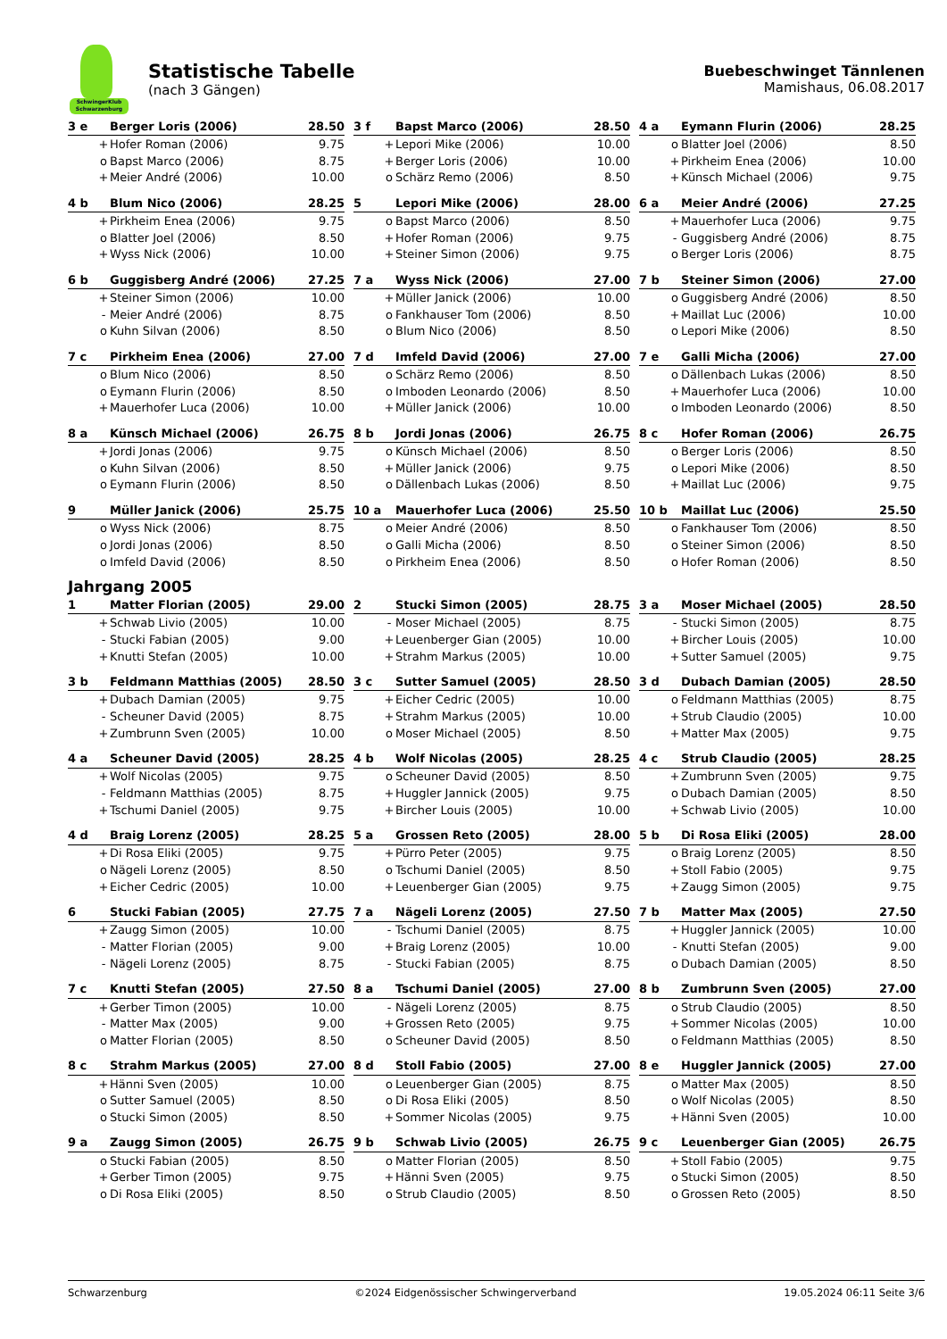SchwingerKlub Schwarzenburg
Statistische Tabelle
(nach 3 Gängen)
Buebeschwinget Tännlenen
Mamishaus, 06.08.2017
| 3 e | | Berger Loris (2006) | 28.50 |
| --- | --- | --- | --- |
| | + | Hofer Roman (2006) | 9.75 |
| | o | Bapst Marco (2006) | 8.75 |
| | + | Meier André (2006) | 10.00 |
| 3 f | | Bapst Marco (2006) | 28.50 |
| --- | --- | --- | --- |
| | + | Lepori Mike (2006) | 10.00 |
| | + | Berger Loris (2006) | 10.00 |
| | o | Schärz Remo (2006) | 8.50 |
| 4 a | | Eymann Flurin (2006) | 28.25 |
| --- | --- | --- | --- |
| | o | Blatter Joel (2006) | 8.50 |
| | + | Pirkheim Enea (2006) | 10.00 |
| | + | Künsch Michael (2006) | 9.75 |
| 4 b | | Blum Nico (2006) | 28.25 |
| --- | --- | --- | --- |
| | + | Pirkheim Enea (2006) | 9.75 |
| | o | Blatter Joel (2006) | 8.50 |
| | + | Wyss Nick (2006) | 10.00 |
| 5 | | Lepori Mike (2006) | 28.00 |
| --- | --- | --- | --- |
| | o | Bapst Marco (2006) | 8.50 |
| | + | Hofer Roman (2006) | 9.75 |
| | + | Steiner Simon (2006) | 9.75 |
| 6 a | | Meier André (2006) | 27.25 |
| --- | --- | --- | --- |
| | + | Mauerhofer Luca (2006) | 9.75 |
| | - | Guggisberg André (2006) | 8.75 |
| | o | Berger Loris (2006) | 8.75 |
| 6 b | | Guggisberg André (2006) | 27.25 |
| --- | --- | --- | --- |
| | + | Steiner Simon (2006) | 10.00 |
| | - | Meier André (2006) | 8.75 |
| | o | Kuhn Silvan (2006) | 8.50 |
| 7 a | | Wyss Nick (2006) | 27.00 |
| --- | --- | --- | --- |
| | + | Müller Janick (2006) | 10.00 |
| | o | Fankhauser Tom (2006) | 8.50 |
| | o | Blum Nico (2006) | 8.50 |
| 7 b | | Steiner Simon (2006) | 27.00 |
| --- | --- | --- | --- |
| | o | Guggisberg André (2006) | 8.50 |
| | + | Maillat Luc (2006) | 10.00 |
| | o | Lepori Mike (2006) | 8.50 |
| 7 c | | Pirkheim Enea (2006) | 27.00 |
| --- | --- | --- | --- |
| | o | Blum Nico (2006) | 8.50 |
| | o | Eymann Flurin (2006) | 8.50 |
| | + | Mauerhofer Luca (2006) | 10.00 |
| 7 d | | Imfeld David (2006) | 27.00 |
| --- | --- | --- | --- |
| | o | Schärz Remo (2006) | 8.50 |
| | o | Imboden Leonardo (2006) | 8.50 |
| | + | Müller Janick (2006) | 10.00 |
| 7 e | | Galli Micha (2006) | 27.00 |
| --- | --- | --- | --- |
| | o | Dällenbach Lukas (2006) | 8.50 |
| | + | Mauerhofer Luca (2006) | 10.00 |
| | o | Imboden Leonardo (2006) | 8.50 |
| 8 a | | Künsch Michael (2006) | 26.75 |
| --- | --- | --- | --- |
| | + | Jordi Jonas (2006) | 9.75 |
| | o | Kuhn Silvan (2006) | 8.50 |
| | o | Eymann Flurin (2006) | 8.50 |
| 8 b | | Jordi Jonas (2006) | 26.75 |
| --- | --- | --- | --- |
| | o | Künsch Michael (2006) | 8.50 |
| | + | Müller Janick (2006) | 9.75 |
| | o | Dällenbach Lukas (2006) | 8.50 |
| 8 c | | Hofer Roman (2006) | 26.75 |
| --- | --- | --- | --- |
| | o | Berger Loris (2006) | 8.50 |
| | o | Lepori Mike (2006) | 8.50 |
| | + | Maillat Luc (2006) | 9.75 |
| 9 | | Müller Janick (2006) | 25.75 |
| --- | --- | --- | --- |
| | o | Wyss Nick (2006) | 8.75 |
| | o | Jordi Jonas (2006) | 8.50 |
| | o | Imfeld David (2006) | 8.50 |
| 10 a | | Mauerhofer Luca (2006) | 25.50 |
| --- | --- | --- | --- |
| | o | Meier André (2006) | 8.50 |
| | o | Galli Micha (2006) | 8.50 |
| | o | Pirkheim Enea (2006) | 8.50 |
| 10 b | | Maillat Luc (2006) | 25.50 |
| --- | --- | --- | --- |
| | o | Fankhauser Tom (2006) | 8.50 |
| | o | Steiner Simon (2006) | 8.50 |
| | o | Hofer Roman (2006) | 8.50 |
Jahrgang 2005
| 1 | | Matter Florian (2005) | 29.00 |
| --- | --- | --- | --- |
| | + | Schwab Livio (2005) | 10.00 |
| | - | Stucki Fabian (2005) | 9.00 |
| | + | Knutti Stefan (2005) | 10.00 |
| 2 | | Stucki Simon (2005) | 28.75 |
| --- | --- | --- | --- |
| | - | Moser Michael (2005) | 8.75 |
| | + | Leuenberger Gian (2005) | 10.00 |
| | + | Strahm Markus (2005) | 10.00 |
| 3 a | | Moser Michael (2005) | 28.50 |
| --- | --- | --- | --- |
| | - | Stucki Simon (2005) | 8.75 |
| | + | Bircher Louis (2005) | 10.00 |
| | + | Sutter Samuel (2005) | 9.75 |
| 3 b | | Feldmann Matthias (2005) | 28.50 |
| --- | --- | --- | --- |
| | + | Dubach Damian (2005) | 9.75 |
| | - | Scheuner David (2005) | 8.75 |
| | + | Zumbrunn Sven (2005) | 10.00 |
| 3 c | | Sutter Samuel (2005) | 28.50 |
| --- | --- | --- | --- |
| | + | Eicher Cedric (2005) | 10.00 |
| | + | Strahm Markus (2005) | 10.00 |
| | o | Moser Michael (2005) | 8.50 |
| 3 d | | Dubach Damian (2005) | 28.50 |
| --- | --- | --- | --- |
| | o | Feldmann Matthias (2005) | 8.75 |
| | + | Strub Claudio (2005) | 10.00 |
| | + | Matter Max (2005) | 9.75 |
| 4 a | | Scheuner David (2005) | 28.25 |
| --- | --- | --- | --- |
| | + | Wolf Nicolas (2005) | 9.75 |
| | - | Feldmann Matthias (2005) | 8.75 |
| | + | Tschumi Daniel (2005) | 9.75 |
| 4 b | | Wolf Nicolas (2005) | 28.25 |
| --- | --- | --- | --- |
| | o | Scheuner David (2005) | 8.50 |
| | + | Huggler Jannick (2005) | 9.75 |
| | + | Bircher Louis (2005) | 10.00 |
| 4 c | | Strub Claudio (2005) | 28.25 |
| --- | --- | --- | --- |
| | + | Zumbrunn Sven (2005) | 9.75 |
| | o | Dubach Damian (2005) | 8.50 |
| | + | Schwab Livio (2005) | 10.00 |
| 4 d | | Braig Lorenz (2005) | 28.25 |
| --- | --- | --- | --- |
| | + | Di Rosa Eliki (2005) | 9.75 |
| | o | Nägeli Lorenz (2005) | 8.50 |
| | + | Eicher Cedric (2005) | 10.00 |
| 5 a | | Grossen Reto (2005) | 28.00 |
| --- | --- | --- | --- |
| | + | Pürro Peter (2005) | 9.75 |
| | o | Tschumi Daniel (2005) | 8.50 |
| | + | Leuenberger Gian (2005) | 9.75 |
| 5 b | | Di Rosa Eliki (2005) | 28.00 |
| --- | --- | --- | --- |
| | o | Braig Lorenz (2005) | 8.50 |
| | + | Stoll Fabio (2005) | 9.75 |
| | + | Zaugg Simon (2005) | 9.75 |
| 6 | | Stucki Fabian (2005) | 27.75 |
| --- | --- | --- | --- |
| | + | Zaugg Simon (2005) | 10.00 |
| | - | Matter Florian (2005) | 9.00 |
| | - | Nägeli Lorenz (2005) | 8.75 |
| 7 a | | Nägeli Lorenz (2005) | 27.50 |
| --- | --- | --- | --- |
| | - | Tschumi Daniel (2005) | 8.75 |
| | + | Braig Lorenz (2005) | 10.00 |
| | - | Stucki Fabian (2005) | 8.75 |
| 7 b | | Matter Max (2005) | 27.50 |
| --- | --- | --- | --- |
| | + | Huggler Jannick (2005) | 10.00 |
| | - | Knutti Stefan (2005) | 9.00 |
| | o | Dubach Damian (2005) | 8.50 |
| 7 c | | Knutti Stefan (2005) | 27.50 |
| --- | --- | --- | --- |
| | + | Gerber Timon (2005) | 10.00 |
| | - | Matter Max (2005) | 9.00 |
| | o | Matter Florian (2005) | 8.50 |
| 8 a | | Tschumi Daniel (2005) | 27.00 |
| --- | --- | --- | --- |
| | - | Nägeli Lorenz (2005) | 8.75 |
| | + | Grossen Reto (2005) | 9.75 |
| | o | Scheuner David (2005) | 8.50 |
| 8 b | | Zumbrunn Sven (2005) | 27.00 |
| --- | --- | --- | --- |
| | o | Strub Claudio (2005) | 8.50 |
| | + | Sommer Nicolas (2005) | 10.00 |
| | o | Feldmann Matthias (2005) | 8.50 |
| 8 c | | Strahm Markus (2005) | 27.00 |
| --- | --- | --- | --- |
| | + | Hänni Sven (2005) | 10.00 |
| | o | Sutter Samuel (2005) | 8.50 |
| | o | Stucki Simon (2005) | 8.50 |
| 8 d | | Stoll Fabio (2005) | 27.00 |
| --- | --- | --- | --- |
| | o | Leuenberger Gian (2005) | 8.75 |
| | o | Di Rosa Eliki (2005) | 8.50 |
| | + | Sommer Nicolas (2005) | 9.75 |
| 8 e | | Huggler Jannick (2005) | 27.00 |
| --- | --- | --- | --- |
| | o | Matter Max (2005) | 8.50 |
| | o | Wolf Nicolas (2005) | 8.50 |
| | + | Hänni Sven (2005) | 10.00 |
| 9 a | | Zaugg Simon (2005) | 26.75 |
| --- | --- | --- | --- |
| | o | Stucki Fabian (2005) | 8.50 |
| | + | Gerber Timon (2005) | 9.75 |
| | o | Di Rosa Eliki (2005) | 8.50 |
| 9 b | | Schwab Livio (2005) | 26.75 |
| --- | --- | --- | --- |
| | o | Matter Florian (2005) | 8.50 |
| | + | Hänni Sven (2005) | 9.75 |
| | o | Strub Claudio (2005) | 8.50 |
| 9 c | | Leuenberger Gian (2005) | 26.75 |
| --- | --- | --- | --- |
| | + | Stoll Fabio (2005) | 9.75 |
| | o | Stucki Simon (2005) | 8.50 |
| | o | Grossen Reto (2005) | 8.50 |
Schwarzenburg ©2024 Eidgenössischer Schwingerverband 19.05.2024 06:11 Seite 3/6